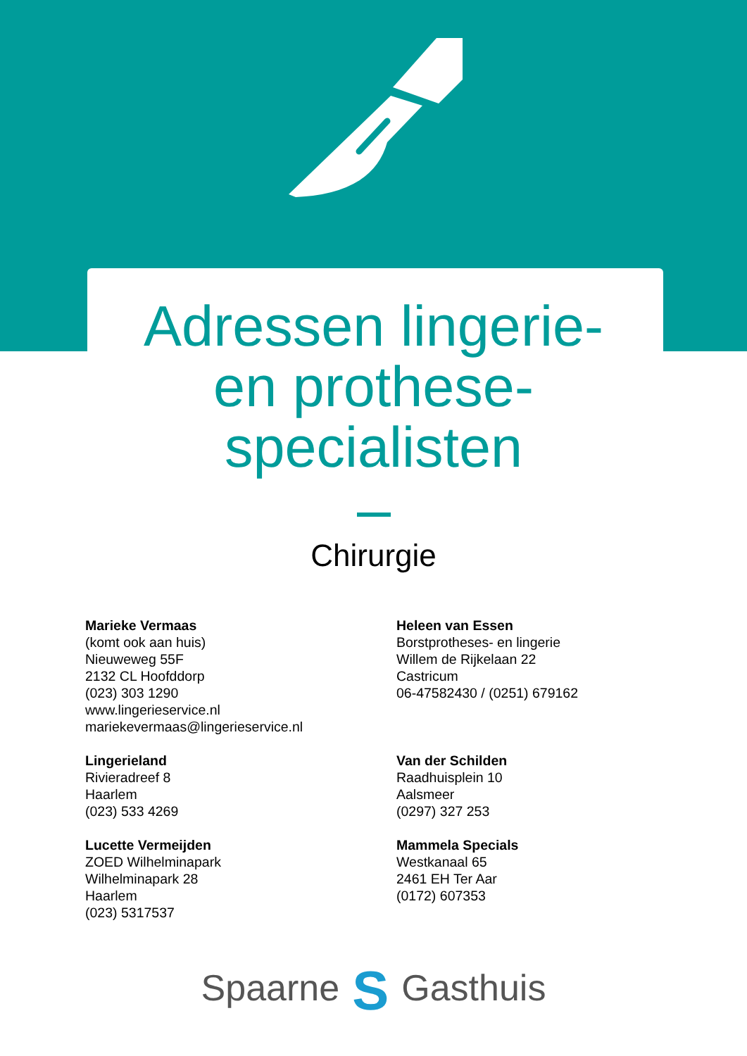Adressen lingerie-
en prothese-
specialisten
Chirurgie
Marieke Vermaas
(komt ook aan huis)
Nieuweweg 55F
2132 CL Hoofddorp
(023) 303 1290
www.lingerieservice.nl
mariekevermaas@lingerieservice.nl
Lingerieland
Rivieradreef 8
Haarlem
(023) 533 4269
Lucette Vermeijden
ZOED Wilhelminapark
Wilhelminapark 28
Haarlem
(023) 5317537
Heleen van Essen
Borstprotheses- en lingerie
Willem de Rijkelaan 22
Castricum
06-47582430 / (0251) 679162
Van der Schilden
Raadhuisplein 10
Aalsmeer
(0297) 327 253
Mammela Specials
Westkanaal 65
2461 EH Ter Aar
(0172) 607353
Spaarne S Gasthuis